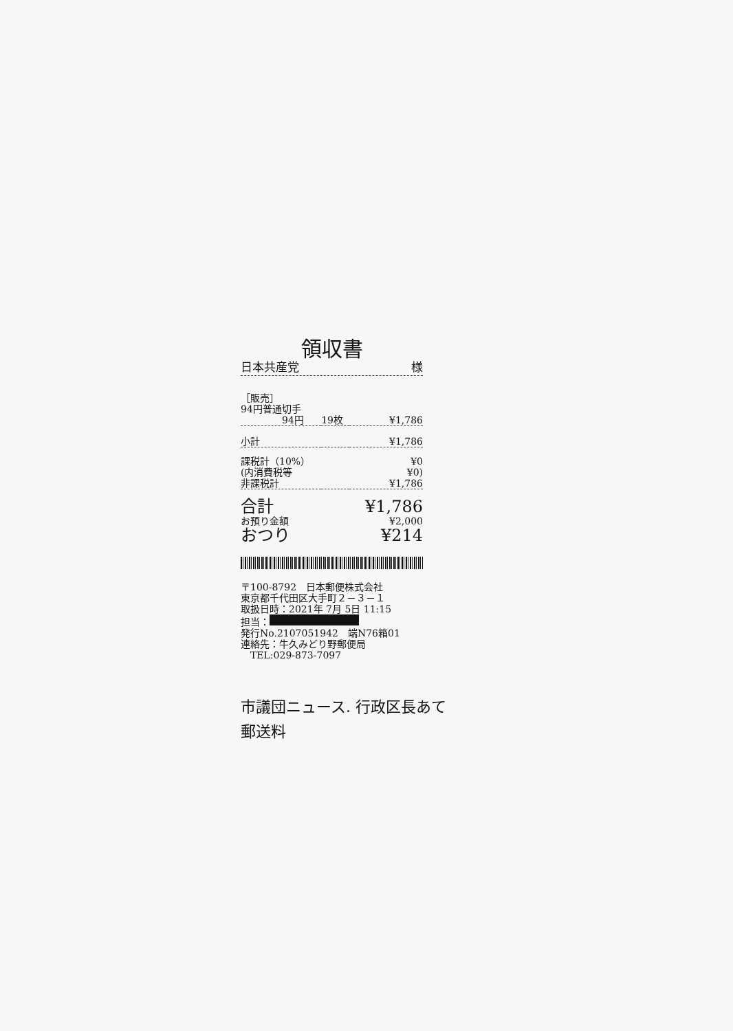領収書
日本共産党 様
| ［販売］ | | |
| 94円普通切手 | | |
| 94円 | 19枚 | ¥1,786 |
| 小計 | | ¥1,786 |
| 課税計（10%） | | ¥0 |
| (内消費税等 | | ¥0) |
| 非課税計 | | ¥1,786 |
| 合計 | | ¥1,786 |
| お預り金額 | | ¥2,000 |
| おつり | | ¥214 |
〒100-8792　日本郵便株式会社
東京都千代田区大手町２－３－１
取扱日時：2021年 7月 5日 11:15
担当：
発行No.2107051942　端N76箱01
連絡先：牛久みどり野郵便局
　TEL:029-873-7097
市議団ニュース. 行政区長あて
郵送料